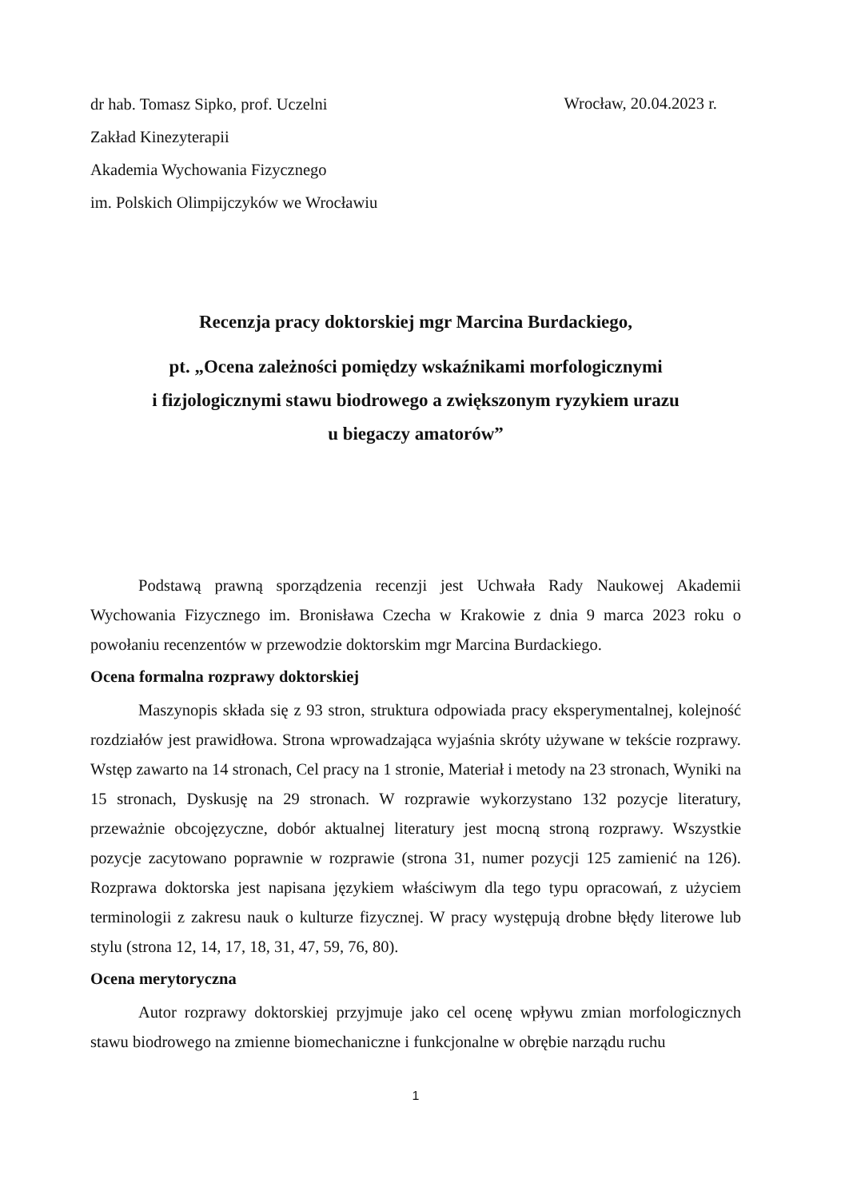dr hab. Tomasz Sipko, prof. Uczelni
Zakład Kinezyterapii
Akademia Wychowania Fizycznego
im. Polskich Olimpijczyków we Wrocławiu
Wrocław, 20.04.2023 r.
Recenzja pracy doktorskiej mgr Marcina Burdackiego,
pt. „Ocena zależności pomiędzy wskaźnikami morfologicznymi
i fizjologicznymi stawu biodrowego a zwiększonym ryzykiem urazu
u biegaczy amatorów”
Podstawą prawną sporządzenia recenzji jest Uchwała Rady Naukowej Akademii Wychowania Fizycznego im. Bronisława Czecha w Krakowie z dnia 9 marca 2023 roku o powołaniu recenzentów w przewodzie doktorskim mgr Marcina Burdackiego.
Ocena formalna rozprawy doktorskiej
Maszynopis składa się z 93 stron, struktura odpowiada pracy eksperymentalnej, kolejność rozdziałów jest prawidłowa. Strona wprowadzająca wyjaśnia skróty używane w tekście rozprawy. Wstęp zawarto na 14 stronach, Cel pracy na 1 stronie, Materiał i metody na 23 stronach, Wyniki na 15 stronach, Dyskusję na 29 stronach. W rozprawie wykorzystano 132 pozycje literatury, przeważnie obcojęzyczne, dobór aktualnej literatury jest mocną stroną rozprawy. Wszystkie pozycje zacytowano poprawnie w rozprawie (strona 31, numer pozycji 125 zamienić na 126). Rozprawa doktorska jest napisana językiem właściwym dla tego typu opracowań, z użyciem terminologii z zakresu nauk o kulturze fizycznej. W pracy występują drobne błędy literowe lub stylu (strona 12, 14, 17, 18, 31, 47, 59, 76, 80).
Ocena merytoryczna
Autor rozprawy doktorskiej przyjmuje jako cel ocenę wpływu zmian morfologicznych stawu biodrowego na zmienne biomechaniczne i funkcjonalne w obrębie narządu ruchu
1